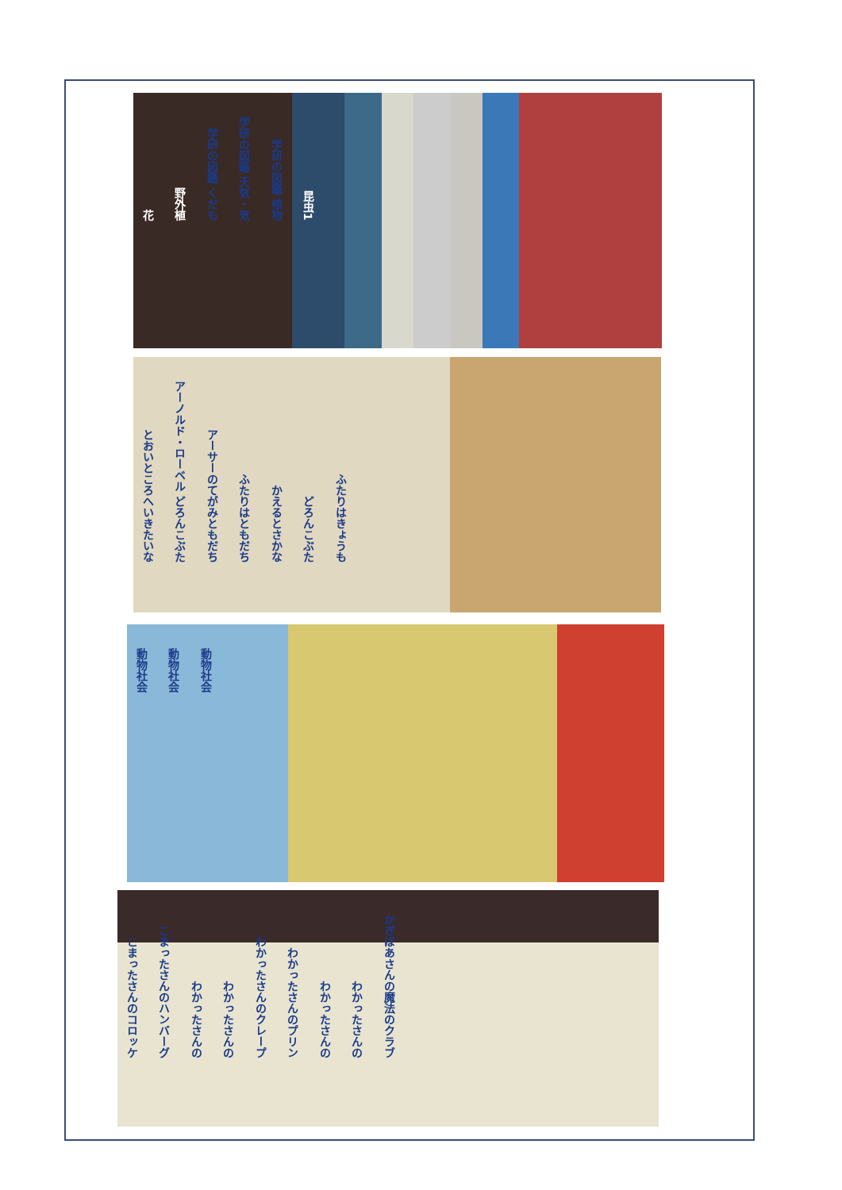花 野外植 学研の図鑑 くだも 学研の図鑑 天気・気 学研の図鑑 植物 昆虫1
とおいところへいきたいな アーノルド・ローベル どろんこぶた アーサーのてがみともだち ふたりはともだち かえるとさかな どろんこぶた ふたりはきょうも
動物社会 動物社会 動物社会
こまったさんのコロッケ こまったさんのハンバーグ わかったさんの わかったさんの わかったさんのクレープ わかったさんのプリン わかったさんの わかったさんの かぎばあさんの魔法のクラブ